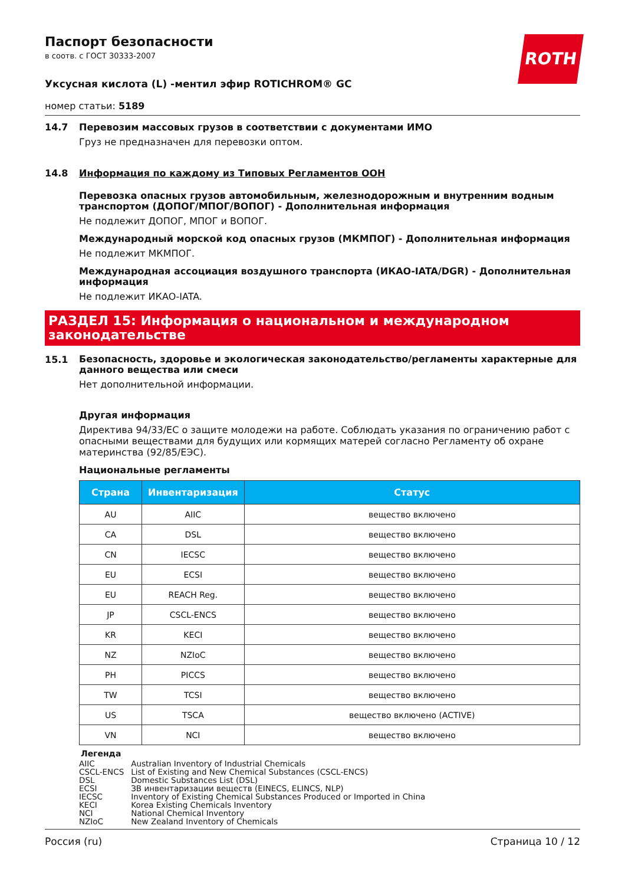ROTH
Паспорт безопасности
в соотв. с ГОСТ 30333-2007
Уксусная кислота (L) -ментил эфир ROTICHROM® GC
номер статьи: 5189
14.7 Перевозим массовых грузов в соответствии с документами ИМО
Груз не предназначен для перевозки оптом.
14.8 Информация по каждому из Типовых Регламентов ООН
Перевозка опасных грузов автомобильным, железнодорожным и внутренним водным транспортом (ДОПОГ/МПОГ/ВОПОГ) - Дополнительная информация
Не подлежит ДОПОГ, МПОГ и ВОПОГ.
Международный морской код опасных грузов (МКМПОГ) - Дополнительная информация
Не подлежит МКМПОГ.
Международная ассоциация воздушного транспорта (ИКАО-IATA/DGR) - Дополнительная информация
Не подлежит ИКАО-IATA.
РАЗДЕЛ 15: Информация о национальном и международном законодательстве
15.1
Безопасность, здоровье и экологическая законодательство/регламенты характерные для данного вещества или смеси
Нет дополнительной информации.
Другая информация
Директива 94/33/EC о защите молодежи на работе. Соблюдать указания по ограничению работ с опасными веществами для будущих или кормящих матерей согласно Регламенту об охране материнства (92/85/ЕЭС).
Национальные регламенты
| Страна | Инвентаризация | Статус |
| --- | --- | --- |
| AU | AIIC | вещество включено |
| CA | DSL | вещество включено |
| CN | IECSC | вещество включено |
| EU | ECSI | вещество включено |
| EU | REACH Reg. | вещество включено |
| JP | CSCL-ENCS | вещество включено |
| KR | KECI | вещество включено |
| NZ | NZIoC | вещество включено |
| PH | PICCS | вещество включено |
| TW | TCSI | вещество включено |
| US | TSCA | вещество включено (ACTIVE) |
| VN | NCI | вещество включено |
Легенда
| AIIC | Australian Inventory of Industrial Chemicals |
| CSCL-ENCS | List of Existing and New Chemical Substances (CSCL-ENCS) |
| DSL | Domestic Substances List (DSL) |
| ECSI | ЗВ инвентаризации веществ (EINECS, ELINCS, NLP) |
| IECSC | Inventory of Existing Chemical Substances Produced or Imported in China |
| KECI | Korea Existing Chemicals Inventory |
| NCI | National Chemical Inventory |
| NZIoC | New Zealand Inventory of Chemicals |
Россия (ru) Страница 10 / 12